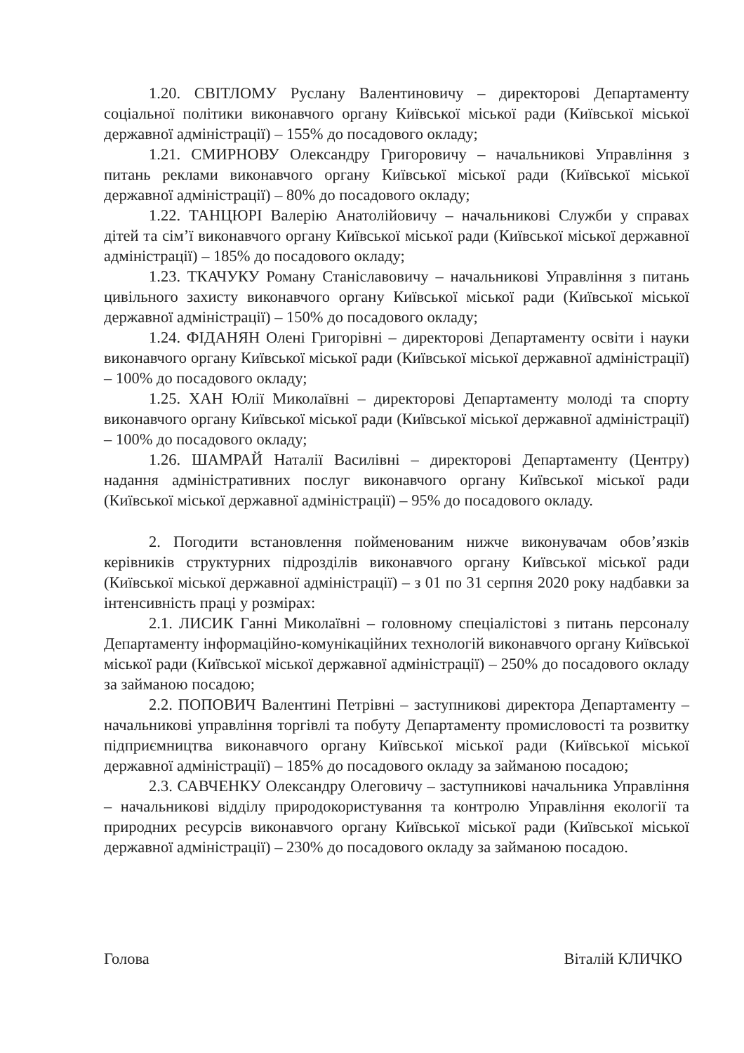1.20. СВІТЛОМУ Руслану Валентиновичу – директорові Департаменту соціальної політики виконавчого органу Київської міської ради (Київської міської державної адміністрації) – 155% до посадового окладу;
1.21. СМИРНОВУ Олександру Григоровичу – начальникові Управління з питань реклами виконавчого органу Київської міської ради (Київської міської державної адміністрації) – 80% до посадового окладу;
1.22. ТАНЦЮРІ Валерію Анатолійовичу – начальникові Служби у справах дітей та сім’ї виконавчого органу Київської міської ради (Київської міської державної адміністрації) – 185% до посадового окладу;
1.23. ТКАЧУКУ Роману Станіславовичу – начальникові Управління з питань цивільного захисту виконавчого органу Київської міської ради (Київської міської державної адміністрації) – 150% до посадового окладу;
1.24. ФІДАНЯН Олені Григорівні – директорові Департаменту освіти і науки виконавчого органу Київської міської ради (Київської міської державної адміністрації) – 100% до посадового окладу;
1.25. ХАН Юлії Миколаївні – директорові Департаменту молоді та спорту виконавчого органу Київської міської ради (Київської міської державної адміністрації) – 100% до посадового окладу;
1.26. ШАМРАЙ Наталії Василівні – директорові Департаменту (Центру) надання адміністративних послуг виконавчого органу Київської міської ради (Київської міської державної адміністрації) – 95% до посадового окладу.
2. Погодити встановлення пойменованим нижче виконувачам обов’язків керівників структурних підрозділів виконавчого органу Київської міської ради (Київської міської державної адміністрації) – з 01 по 31 серпня 2020 року надбавки за інтенсивність праці у розмірах:
2.1. ЛИСИК Ганні Миколаївні – головному спеціалістові з питань персоналу Департаменту інформаційно-комунікаційних технологій виконавчого органу Київської міської ради (Київської міської державної адміністрації) – 250% до посадового окладу за займаною посадою;
2.2. ПОПОВИЧ Валентині Петрівні – заступникові директора Департаменту – начальникові управління торгівлі та побуту Департаменту промисловості та розвитку підприємництва виконавчого органу Київської міської ради (Київської міської державної адміністрації) – 185% до посадового окладу за займаною посадою;
2.3. САВЧЕНКУ Олександру Олеговичу – заступникові начальника Управління – начальникові відділу природокористування та контролю Управління екології та природних ресурсів виконавчого органу Київської міської ради (Київської міської державної адміністрації) – 230% до посадового окладу за займаною посадою.
Голова Віталій КЛИЧКО